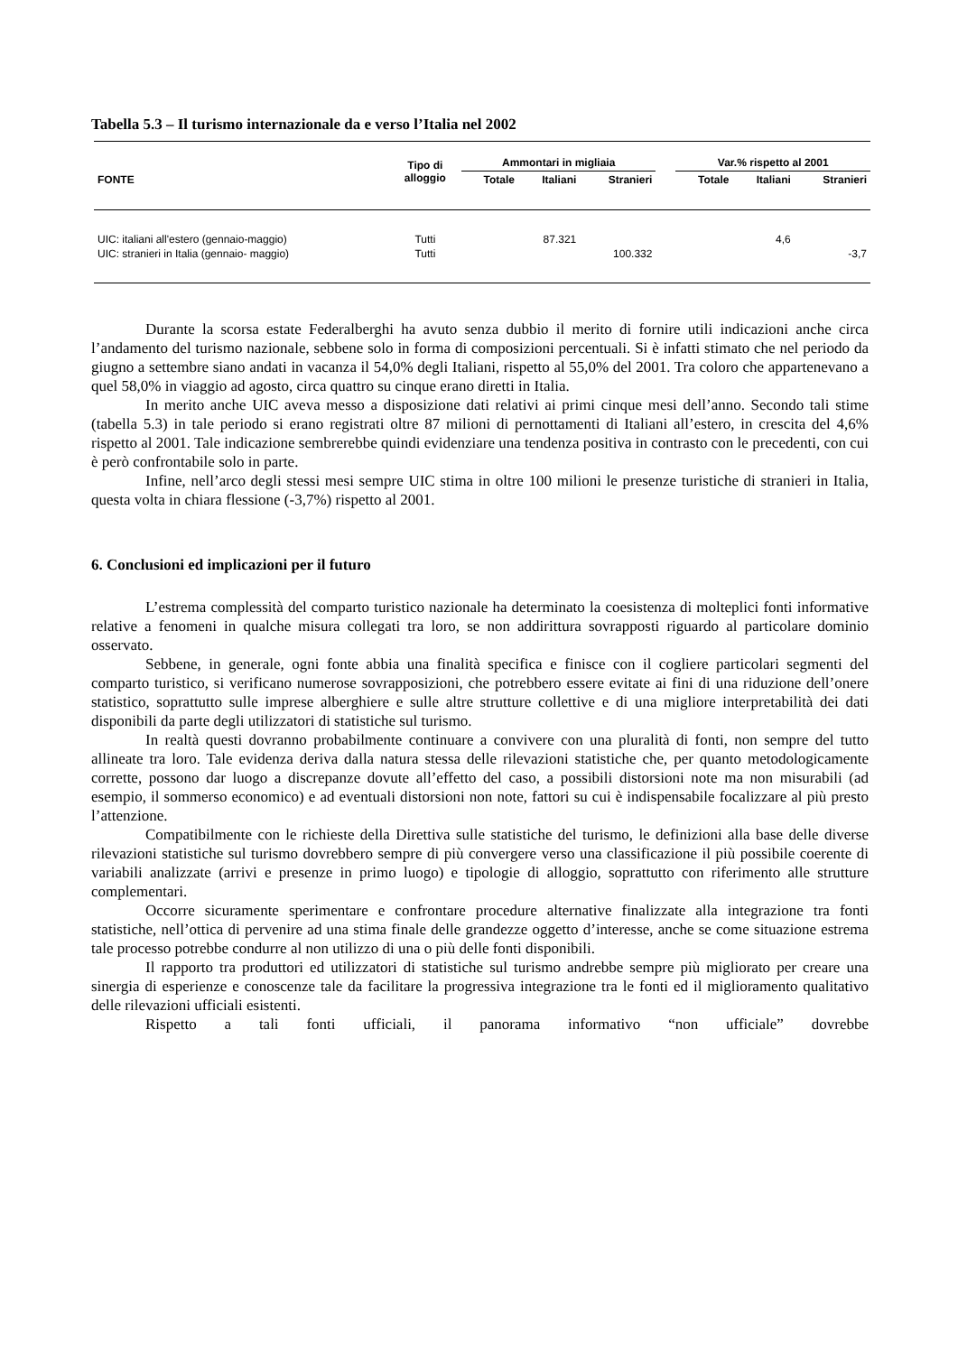Tabella 5.3 – Il turismo internazionale da e verso l’Italia nel 2002
| FONTE | Tipo di alloggio | Ammontari in migliaia | | | | Var.% rispetto al 2001 | | |
| --- | --- | --- | --- | --- | --- | --- | --- | --- |
| | | Totale | Italiani | Stranieri | | Totale | Italiani | Stranieri |
| UIC: italiani all'estero (gennaio-maggio) | Tutti | | 87.321 | | | | 4,6 | |
| UIC: stranieri in Italia (gennaio- maggio) | Tutti | | | 100.332 | | | | -3,7 |
Durante la scorsa estate Federalberghi ha avuto senza dubbio il merito di fornire utili indicazioni anche circa l’andamento del turismo nazionale, sebbene solo in forma di composizioni percentuali. Si è infatti stimato che nel periodo da giugno a settembre siano andati in vacanza il 54,0% degli Italiani, rispetto al 55,0% del 2001. Tra coloro che appartenevano a quel 58,0% in viaggio ad agosto, circa quattro su cinque erano diretti in Italia.
In merito anche UIC aveva messo a disposizione dati relativi ai primi cinque mesi dell’anno. Secondo tali stime (tabella 5.3) in tale periodo si erano registrati oltre 87 milioni di pernottamenti di Italiani all’estero, in crescita del 4,6% rispetto al 2001. Tale indicazione sembrerebbe quindi evidenziare una tendenza positiva in contrasto con le precedenti, con cui è però confrontabile solo in parte.
Infine, nell’arco degli stessi mesi sempre UIC stima in oltre 100 milioni le presenze turistiche di stranieri in Italia, questa volta in chiara flessione (-3,7%) rispetto al 2001.
6. Conclusioni ed implicazioni per il futuro
L’estrema complessità del comparto turistico nazionale ha determinato la coesistenza di molteplici fonti informative relative a fenomeni in qualche misura collegati tra loro, se non addirittura sovrapposti riguardo al particolare dominio osservato.
Sebbene, in generale, ogni fonte abbia una finalità specifica e finisce con il cogliere particolari segmenti del comparto turistico, si verificano numerose sovrapposizioni, che potrebbero essere evitate ai fini di una riduzione dell’onere statistico, soprattutto sulle imprese alberghiere e sulle altre strutture collettive e di una migliore interpretabilità dei dati disponibili da parte degli utilizzatori di statistiche sul turismo.
In realtà questi dovranno probabilmente continuare a convivere con una pluralità di fonti, non sempre del tutto allineate tra loro. Tale evidenza deriva dalla natura stessa delle rilevazioni statistiche che, per quanto metodologicamente corrette, possono dar luogo a discrepanze dovute all’effetto del caso, a possibili distorsioni note ma non misurabili (ad esempio, il sommerso economico) e ad eventuali distorsioni non note, fattori su cui è indispensabile focalizzare al più presto l’attenzione.
Compatibilmente con le richieste della Direttiva sulle statistiche del turismo, le definizioni alla base delle diverse rilevazioni statistiche sul turismo dovrebbero sempre di più convergere verso una classificazione il più possibile coerente di variabili analizzate (arrivi e presenze in primo luogo) e tipologie di alloggio, soprattutto con riferimento alle strutture complementari.
Occorre sicuramente sperimentare e confrontare procedure alternative finalizzate alla integrazione tra fonti statistiche, nell’ottica di pervenire ad una stima finale delle grandezze oggetto d’interesse, anche se come situazione estrema tale processo potrebbe condurre al non utilizzo di una o più delle fonti disponibili.
Il rapporto tra produttori ed utilizzatori di statistiche sul turismo andrebbe sempre più migliorato per creare una sinergia di esperienze e conoscenze tale da facilitare la progressiva integrazione tra le fonti ed il miglioramento qualitativo delle rilevazioni ufficiali esistenti.
Rispetto a tali fonti ufficiali, il panorama informativo “non ufficiale” dovrebbe